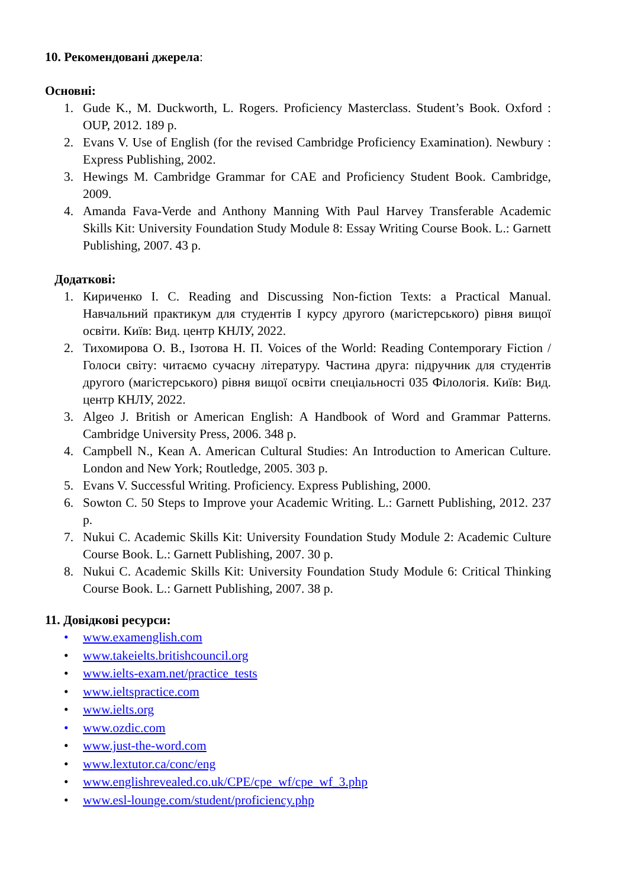10. Рекомендовані джерела:
Основні:
1. Gude K., M. Duckworth, L. Rogers. Proficiency Masterclass. Student’s Book. Oxford : OUP, 2012. 189 p.
2. Evans V. Use of English (for the revised Cambridge Proficiency Examination). Newbury : Express Publishing, 2002.
3. Hewings M. Cambridge Grammar for CAE and Proficiency Student Book. Cambridge, 2009.
4. Amanda Fava-Verde and Anthony Manning With Paul Harvey Transferable Academic Skills Kit: University Foundation Study Module 8: Essay Writing Course Book. L.: Garnett Publishing, 2007. 43 p.
Додаткові:
1. Кириченко І. С. Reading and Discussing Non-fiction Texts: a Practical Manual. Навчальний практикум для студентів І курсу другого (магістерського) рівня вищої освіти. Київ: Вид. центр КНЛУ, 2022.
2. Тихомирова О. В., Ізотова Н. П. Voices of the World: Reading Contemporary Fiction / Голоси світу: читаємо сучасну літературу. Частина друга: підручник для студентів другого (магістерського) рівня вищої освіти спеціальності 035 Філологія. Київ: Вид. центр КНЛУ, 2022.
3. Algeo J. British or American English: A Handbook of Word and Grammar Patterns. Cambridge University Press, 2006. 348 p.
4. Campbell N., Kean A. American Cultural Studies: An Introduction to American Culture. London and New York; Routledge, 2005. 303 p.
5. Evans V. Successful Writing. Proficiency. Express Publishing, 2000.
6. Sowton C. 50 Steps to Improve your Academic Writing. L.: Garnett Publishing, 2012. 237 p.
7. Nukui C. Academic Skills Kit: University Foundation Study Module 2: Academic Culture Course Book. L.: Garnett Publishing, 2007. 30 p.
8. Nukui C. Academic Skills Kit: University Foundation Study Module 6: Critical Thinking Course Book. L.: Garnett Publishing, 2007. 38 p.
11. Довідкові ресурси:
• www.examenglish.com
• www.takeielts.britishcouncil.org
• www.ielts-exam.net/practice_tests
• www.ieltspractice.com
• www.ielts.org
• www.ozdic.com
• www.just-the-word.com
• www.lextutor.ca/conc/eng
• www.englishrevealed.co.uk/CPE/cpe_wf/cpe_wf_3.php
• www.esl-lounge.com/student/proficiency.php